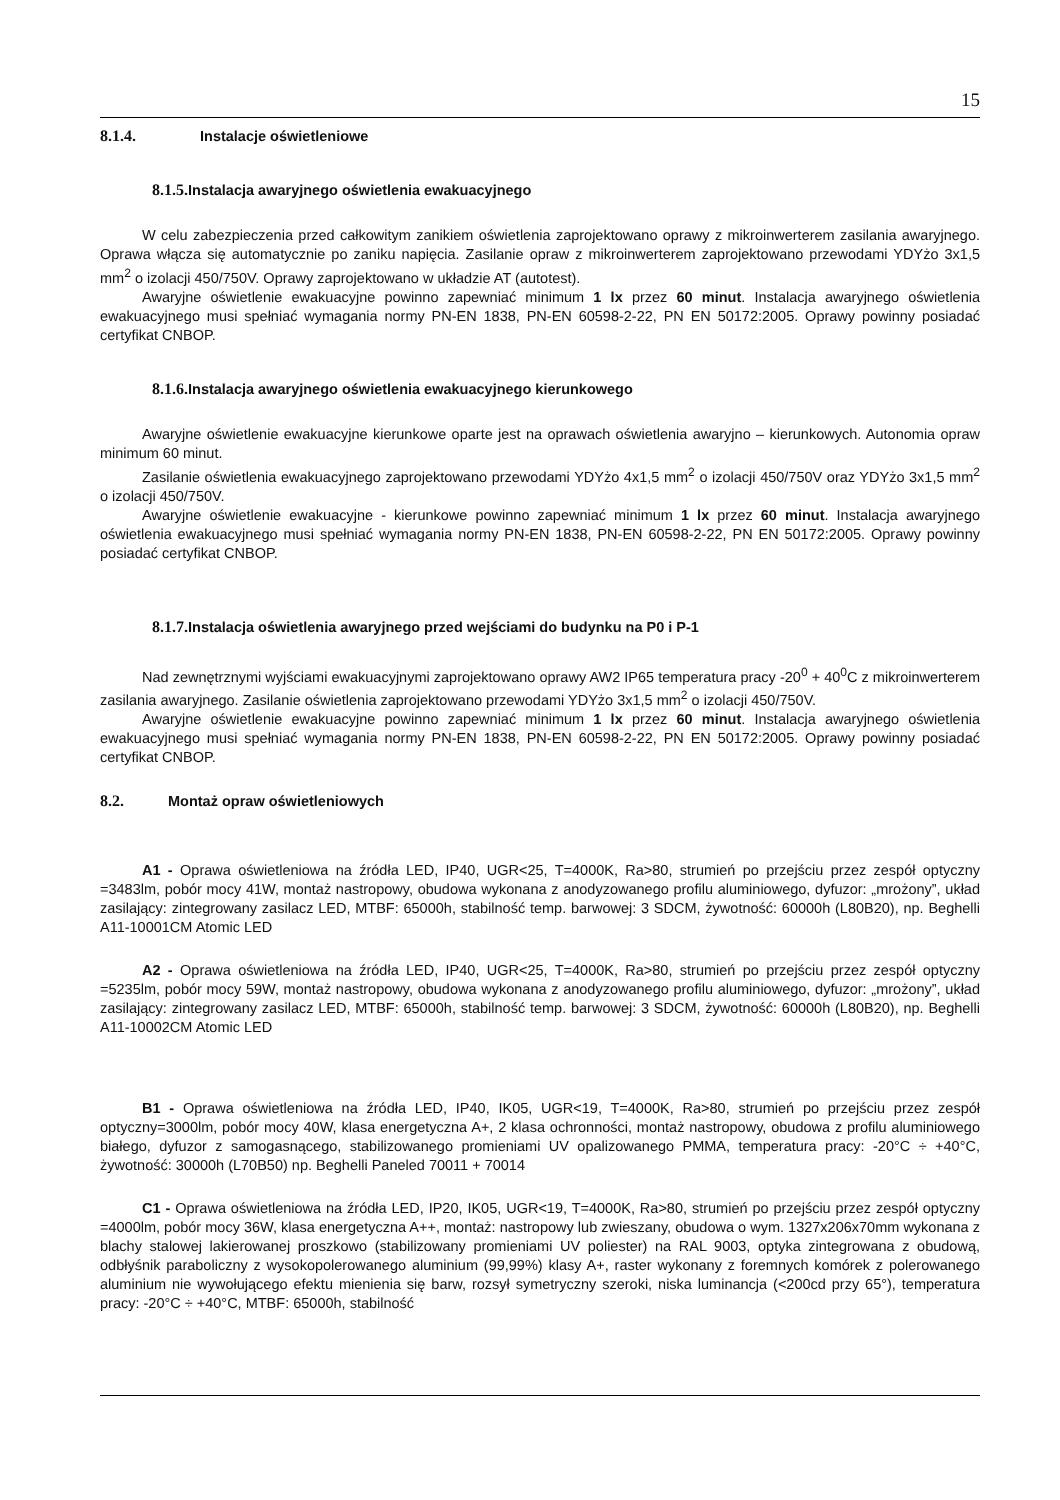15
8.1.4. Instalacje oświetleniowe
8.1.5. Instalacja awaryjnego oświetlenia ewakuacyjnego
W celu zabezpieczenia przed całkowitym zanikiem oświetlenia zaprojektowano oprawy z mikroinwerterem zasilania awaryjnego. Oprawa włącza się automatycznie po zaniku napięcia. Zasilanie opraw z mikroinwerterem zaprojektowano przewodami YDYżo 3x1,5 mm<sup>2</sup> o izolacji 450/750V. Oprawy zaprojektowano w układzie AT (autotest).
Awaryjne oświetlenie ewakuacyjne powinno zapewniać minimum 1 lx przez 60 minut. Instalacja awaryjnego oświetlenia ewakuacyjnego musi spełniać wymagania normy PN-EN 1838, PN-EN 60598-2-22, PN EN 50172:2005. Oprawy powinny posiadać certyfikat CNBOP.
8.1.6. Instalacja awaryjnego oświetlenia ewakuacyjnego kierunkowego
Awaryjne oświetlenie ewakuacyjne kierunkowe oparte jest na oprawach oświetlenia awaryjno – kierunkowych. Autonomia opraw minimum 60 minut.
Zasilanie oświetlenia ewakuacyjnego zaprojektowano przewodami YDYżo 4x1,5 mm<sup>2</sup> o izolacji 450/750V oraz YDYżo 3x1,5 mm<sup>2</sup> o izolacji 450/750V.
Awaryjne oświetlenie ewakuacyjne - kierunkowe powinno zapewniać minimum 1 lx przez 60 minut. Instalacja awaryjnego oświetlenia ewakuacyjnego musi spełniać wymagania normy PN-EN 1838, PN-EN 60598-2-22, PN EN 50172:2005. Oprawy powinny posiadać certyfikat CNBOP.
8.1.7. Instalacja oświetlenia awaryjnego przed wejściami do budynku na P0 i P-1
Nad zewnętrznymi wyjściami ewakuacyjnymi zaprojektowano oprawy AW2 IP65 temperatura pracy -20<sup>0</sup> + 40<sup>0</sup>C z mikroinwerterem zasilania awaryjnego. Zasilanie oświetlenia zaprojektowano przewodami YDYżo 3x1,5 mm<sup>2</sup> o izolacji 450/750V.
Awaryjne oświetlenie ewakuacyjne powinno zapewniać minimum 1 lx przez 60 minut. Instalacja awaryjnego oświetlenia ewakuacyjnego musi spełniać wymagania normy PN-EN 1838, PN-EN 60598-2-22, PN EN 50172:2005. Oprawy powinny posiadać certyfikat CNBOP.
8.2. Montaż opraw oświetleniowych
A1 - Oprawa oświetleniowa na źródła LED, IP40, UGR<25, T=4000K, Ra>80, strumień po przejściu przez zespół optyczny =3483lm, pobór mocy 41W, montaż nastropowy, obudowa wykonana z anodyzowanego profilu aluminiowego, dyfuzor: „mrożony”, układ zasilający: zintegrowany zasilacz LED, MTBF: 65000h, stabilność temp. barwowej: 3 SDCM, żywotność: 60000h (L80B20), np. Beghelli A11-10001CM Atomic LED
A2 - Oprawa oświetleniowa na źródła LED, IP40, UGR<25, T=4000K, Ra>80, strumień po przejściu przez zespół optyczny =5235lm, pobór mocy 59W, montaż nastropowy, obudowa wykonana z anodyzowanego profilu aluminiowego, dyfuzor: „mrożony”, układ zasilający: zintegrowany zasilacz LED, MTBF: 65000h, stabilność temp. barwowej: 3 SDCM, żywotność: 60000h (L80B20), np. Beghelli A11-10002CM Atomic LED
B1 - Oprawa oświetleniowa na źródła LED, IP40, IK05, UGR<19, T=4000K, Ra>80, strumień po przejściu przez zespół optyczny=3000lm, pobór mocy 40W, klasa energetyczna A+, 2 klasa ochronności, montaż nastropowy, obudowa z profilu aluminiowego białego, dyfuzor z samogasnącego, stabilizowanego promieniami UV opalizowanego PMMA, temperatura pracy: -20°C ÷ +40°C, żywotność: 30000h (L70B50) np. Beghelli Paneled 70011 + 70014
C1 - Oprawa oświetleniowa na źródła LED, IP20, IK05, UGR<19, T=4000K, Ra>80, strumień po przejściu przez zespół optyczny =4000lm, pobór mocy 36W, klasa energetyczna A++, montaż: nastropowy lub zwieszany, obudowa o wym. 1327x206x70mm wykonana z blachy stalowej lakierowanej proszkowo (stabilizowany promieniami UV poliester) na RAL 9003, optyka zintegrowana z obudową, odbłyśnik paraboliczny z wysokopolerowanego aluminium (99,99%) klasy A+, raster wykonany z foremnych komórek z polerowanego aluminium nie wywołującego efektu mienienia się barw, rozsył symetryczny szeroki, niska luminancja (<200cd przy 65°), temperatura pracy: -20°C ÷ +40°C, MTBF: 65000h, stabilność